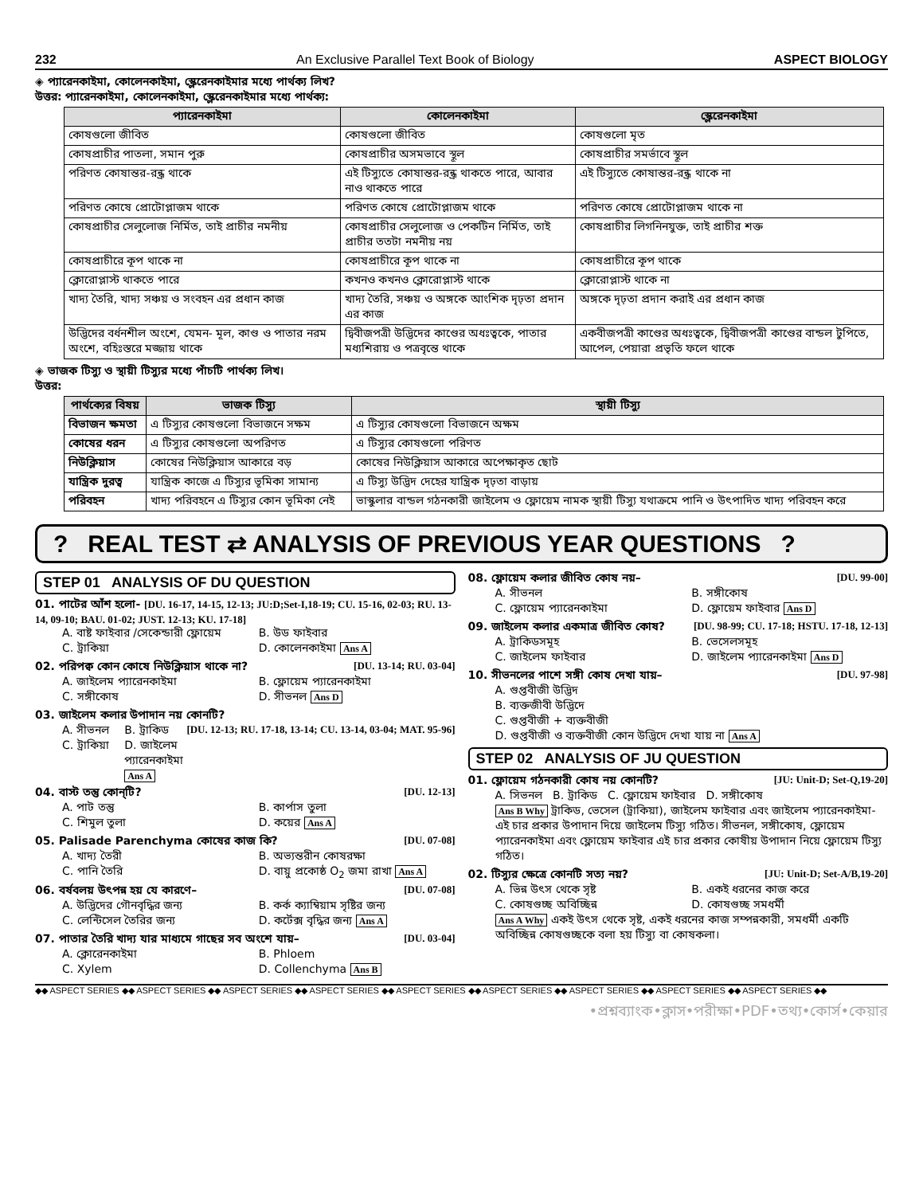232 An Exclusive Parallel Text Book of Biology ASPECT BIOLOGY
◈ প্যারেনকাইমা, কোলেনকাইমা, স্ক্লেরেনকাইমার মধ্যে পার্থক্য লিখ?
উত্তর: প্যারেনকাইমা, কোলেনকাইমা, স্ক্লেরেনকাইমার মধ্যে পার্থক্য:
| প্যারেনকাইমা | কোলেনকাইমা | স্ক্লেরেনকাইমা |
| --- | --- | --- |
| কোষগুলো জীবিত | কোষগুলো জীবিত | কোষগুলো মৃত |
| কোষপ্রাচীর পাতলা, সমান পুরু | কোষপ্রাচীর অসমভাবে স্থূল | কোষপ্রাচীর সমর্ভাবে স্থূল |
| পরিণত কোষান্তর-রন্ধ্র থাকে | এই টিস্যুতে কোষান্তর-রন্ধ্র থাকতে পারে, আবার নাও থাকতে পারে | এই টিস্যুতে কোষান্তর-রন্ধ্র থাকে না |
| পরিণত কোষে প্রোটোপ্লাজম থাকে | পরিণত কোষে প্রোটোপ্লাজম থাকে | পরিণত কোষে প্রোটোপ্লাজম থাকে না |
| কোষপ্রাচীর সেলুলোজ নির্মিত, তাই প্রাচীর নমনীয় | কোষপ্রাচীর সেলুলোজ ও পেকটিন নির্মিত, তাই প্রাচীর ততটা নমনীয় নয় | কোষপ্রাচীর লিগনিনযুক্ত, তাই প্রাচীর শক্ত |
| কোষপ্রাচীরে কূপ থাকে না | কোষপ্রাচীরে কূপ থাকে না | কোষপ্রাচীরে কূপ থাকে |
| ক্লোরোপ্লাস্ট থাকতে পারে | কখনও কখনও ক্লোরোপ্লাস্ট থাকে | ক্লোরোপ্লাস্ট থাকে না |
| খাদ্য তৈরি, খাদ্য সঞ্চয় ও সংবহন এর প্রধান কাজ | খাদ্য তৈরি, সঞ্চয় ও অঙ্গকে আংশিক দৃঢ়তা প্রদান এর কাজ | অঙ্গকে দৃঢ়তা প্রদান করাই এর প্রধান কাজ |
| উদ্ভিদের বর্ধনশীল অংশে, যেমন- মূল, কাণ্ড ও পাতার নরম অংশে, বহিঃস্তরে মজ্জায় থাকে | দ্বিবীজপত্রী উদ্ভিদের কাণ্ডের অধঃত্বকে, পাতার মধ্যশিরায় ও পত্রবৃন্তে থাকে | একবীজপত্রী কাণ্ডের অধঃত্বকে, দ্বিবীজপত্রী কাণ্ডের বান্ডল টুপিতে, আপেল, পেয়ারা প্রভৃতি ফলে থাকে |
◈ ভাজক টিস্যু ও স্থায়ী টিস্যুর মধ্যে পাঁচটি পার্থক্য লিখ।
উত্তর:
| পার্থক্যের বিষয় | ভাজক টিস্যু | স্থায়ী টিস্যু |
| --- | --- | --- |
| বিভাজন ক্ষমতা | এ টিস্যুর কোষগুলো বিভাজনে সক্ষম | এ টিস্যুর কোষগুলো বিভাজনে অক্ষম |
| কোষের ধরন | এ টিস্যুর কোষগুলো অপরিণত | এ টিস্যুর কোষগুলো পরিণত |
| নিউক্লিয়াস | কোষের নিউক্লিয়াস আকারে বড় | কোষের নিউক্লিয়াস আকারে অপেক্ষাকৃত ছোট |
| যান্ত্রিক দুরত্ব | যান্ত্রিক কাজে এ টিস্যুর ভূমিকা সামান্য | এ টিস্যু উদ্ভিদ দেহের যান্ত্রিক দৃঢ়তা বাড়ায় |
| পরিবহন | খাদ্য পরিবহনে এ টিস্যুর কোন ভূমিকা নেই | ভাস্কুলার বান্ডল গঠনকারী জাইলেম ও ফ্লোয়েম নামক স্থায়ী টিস্যু যথাক্রমে পানি ও উৎপাদিত খাদ্য পরিবহন করে |
? REAL TEST ⇄ ANALYSIS OF PREVIOUS YEAR QUESTIONS ?
STEP 01 ANALYSIS OF DU QUESTION
01. পাটের আঁশ হলো- [DU. 16-17, 14-15, 12-13; JU:D;Set-I,18-19; CU. 15-16, 02-03; RU. 13-14, 09-10; BAU. 01-02; JUST. 12-13; KU. 17-18]
A. বাষ্ট ফাইবার /সেকেন্ডারী ফ্লোয়েম B. উড ফাইবার C. ট্রাকিয়া D. কোলেনকাইমা Ans A
02. পরিপক্ব কোন কোষে নিউক্লিয়াস থাকে না? [DU. 13-14; RU. 03-04]
A. জাইলেম প্যারেনকাইমা B. ফ্লোয়েম প্যারেনকাইমা C. সঙ্গীকোষ D. সীভনল Ans D
03. জাইলেম কলার উপাদান নয় কোনটি? [DU. 12-13; RU. 17-18, 13-14; CU. 13-14, 03-04; MAT. 95-96]
A. সীভনল B. ট্রাকিড C. ট্রাকিয়া D. জাইলেম প্যারেনকাইমা Ans A
04. বাস্ট তন্তু কোন্‌টি? [DU. 12-13]
A. পাট তন্তু B. কার্পাস তুলা C. শিমুল তুলা D. কয়ের Ans A
05. Palisade Parenchyma কোষের কাজ কি? [DU. 07-08]
A. খাদ্য তৈরী B. অভ্যন্তরীন কোষরক্ষা C. পানি তৈরি D. বায়ু প্রকোষ্ঠ O<sub>2</sub> জমা রাখা Ans A
06. বর্ষবলয় উৎপন্ন হয় যে কারণে– [DU. 07-08]
A. উদ্ভিদের গৌনবৃদ্ধির জন্য B. কর্ক ক্যাম্বিয়াম সৃষ্টির জন্য C. লেন্টিসেল তৈরির জন্য D. কর্টেক্স বৃদ্ধির জন্য Ans A
07. পাতার তৈরি খাদ্য যার মাধ্যমে গাছের সব অংশে যায়– [DU. 03-04]
A. ক্লোরেনকাইমা B. Phloem C. Xylem D. Collenchyma Ans B
08. ফ্লোয়েম কলার জীবিত কোষ নয়– [DU. 99-00]
A. সীভনল B. সঙ্গীকোষ C. ফ্লোয়েম প্যারেনকাইমা D. ফ্লোয়েম ফাইবার Ans D
09. জাইলেম কলার একমাত্র জীবিত কোষ? [DU. 98-99; CU. 17-18; HSTU. 17-18, 12-13]
A. ট্রাকিডসমূহ B. ভেসেলসমূহ C. জাইলেম ফাইবার D. জাইলেম প্যারেনকাইমা Ans D
10. সীভনলের পাশে সঙ্গী কোষ দেখা যায়– [DU. 97-98]
A. গুপ্তবীজী উদ্ভিদ
B. ব্যক্তজীবী উদ্ভিদে
C. গুপ্তবীজী + ব্যক্তবীজী
D. গুপ্তবীজী ও ব্যক্তবীজী কোন উদ্ভিদে দেখা যায় না Ans A
STEP 02 ANALYSIS OF JU QUESTION
01. ফ্লোয়েম গঠনকারী কোষ নয় কোনটি? [JU: Unit-D; Set-Q,19-20]
A. সিভনল B. ট্রাকিড C. ফ্লোয়েম ফাইবার D. সঙ্গীকোষ
Ans B Why ট্রাকিড, ভেসেল (ট্রাকিয়া), জাইলেম ফাইবার এবং জাইলেম প্যারেনকাইমা-এই চার প্রকার উপাদান দিয়ে জাইলেম টিস্যু গঠিত। সীভনল, সঙ্গীকোষ, ফ্লোয়েম প্যারেনকাইমা এবং ফ্লোয়েম ফাইবার এই চার প্রকার কোষীয় উপাদান নিয়ে ফ্লোয়েম টিস্যু গঠিত।
02. টিস্যুর ক্ষেত্রে কোনটি সত্য নয়? [JU: Unit-D; Set-A/B,19-20]
A. ভিন্ন উৎস থেকে সৃষ্ট B. একই ধরনের কাজ করে C. কোষগুচ্ছ অবিচ্ছিন্ন D. কোষগুচ্ছ সমধর্মী
Ans A Why একই উৎস থেকে সৃষ্ট, একই ধরনের কাজ সম্পন্নকারী, সমধর্মী একটি অবিচ্ছিন্ন কোষগুচ্ছকে বলা হয় টিস্যু বা কোষকলা।
◆◆ ASPECT SERIES ◆◆ ASPECT SERIES ◆◆ ASPECT SERIES ◆◆ ASPECT SERIES ◆◆ ASPECT SERIES ◆◆ ASPECT SERIES ◆◆ ASPECT SERIES ◆◆ ASPECT SERIES ◆◆ ASPECT SERIES ◆◆
•প্রশ্নব্যাংক•ক্লাস•পরীক্ষা•PDF•তথ্য•কোর্স•কেয়ার